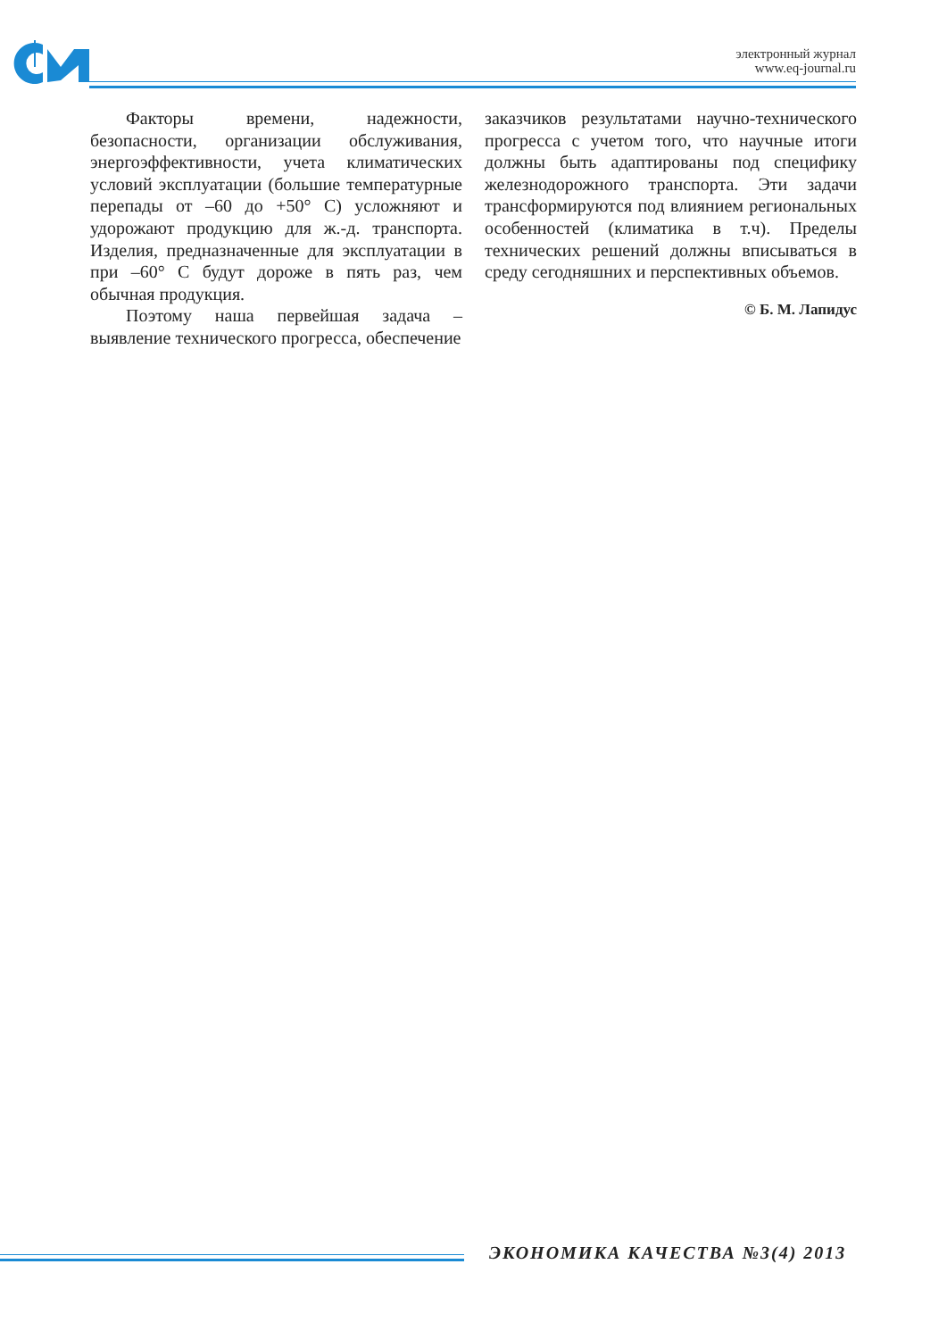электронный журнал
www.eq-journal.ru
Факторы времени, надежности, безопасности, организации обслуживания, энергоэффективности, учета климатических условий эксплуатации (большие температурные перепады от –60 до +50° С) усложняют и удорожают продукцию для ж.-д. транспорта. Изделия, предназначенные для эксплуатации в при –60° С будут дороже в пять раз, чем обычная продукция.
Поэтому наша первейшая задача – выявление технического прогресса, обеспечение
заказчиков результатами научно-технического прогресса с учетом того, что научные итоги должны быть адаптированы под специфику железнодорожного транспорта. Эти задачи трансформируются под влиянием региональных особенностей (климатика в т.ч). Пределы технических решений должны вписываться в среду сегодняшних и перспективных объемов.
© Б. М. Лапидус
ЭКОНОМИКА КАЧЕСТВА №3(4) 2013